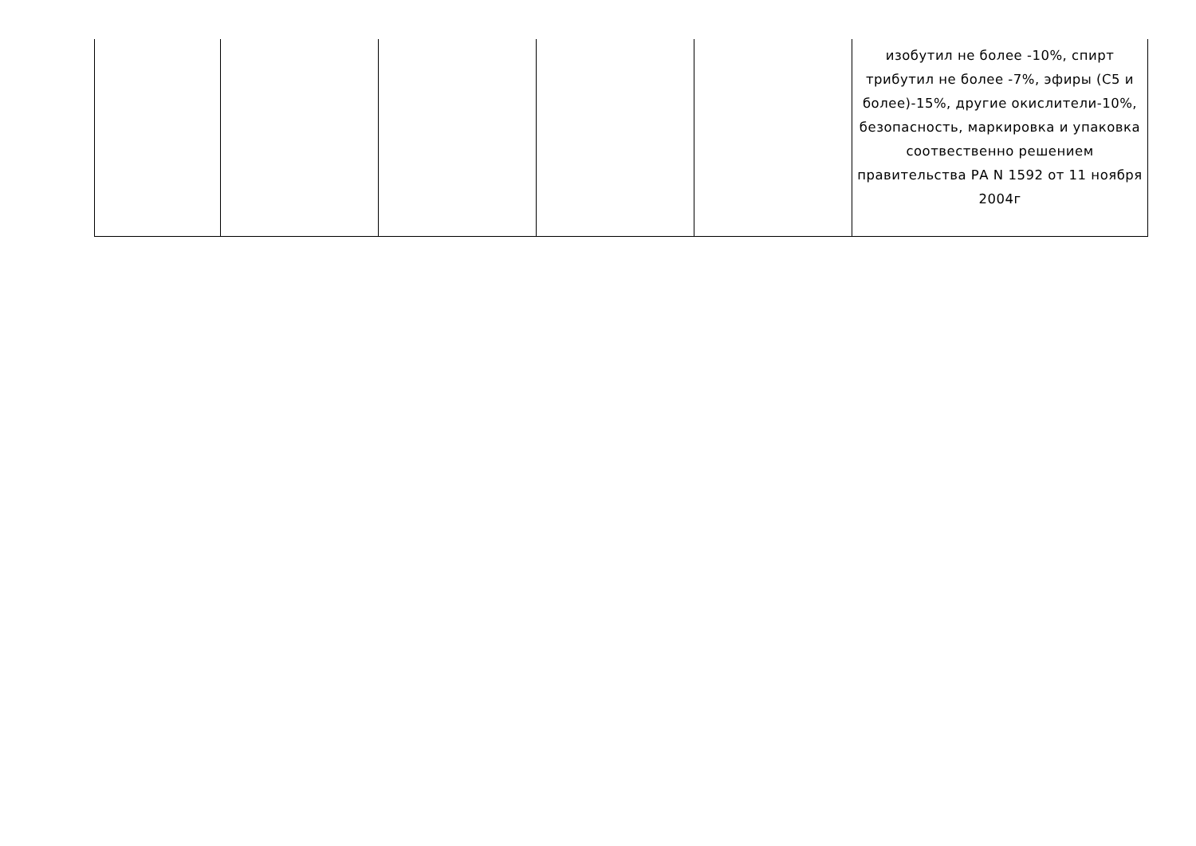| | | | | | изобутил не более -10%, спирт трибутил не более -7%, эфиры (С5 и более)-15%, другие окислители-10%, безопасность, маркировка и упаковка соотвественно решением правительства РА N 1592 от 11 ноября 2004г |